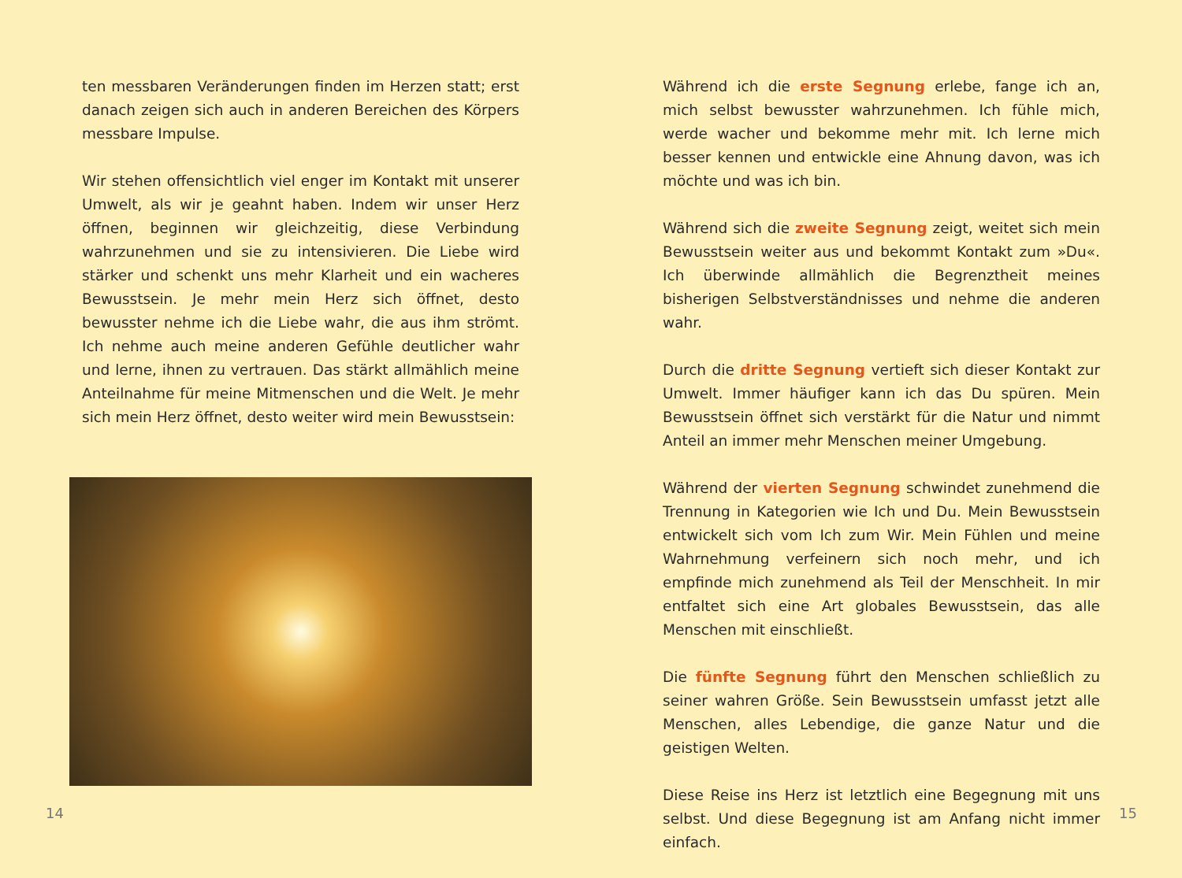ten messbaren Veränderungen finden im Herzen statt; erst danach zeigen sich auch in anderen Bereichen des Körpers messbare Impulse.
Wir stehen offensichtlich viel enger im Kontakt mit unserer Umwelt, als wir je geahnt haben. Indem wir unser Herz öffnen, beginnen wir gleichzeitig, diese Verbindung wahrzunehmen und sie zu intensivieren. Die Liebe wird stärker und schenkt uns mehr Klarheit und ein wacheres Bewusstsein. Je mehr mein Herz sich öffnet, desto bewusster nehme ich die Liebe wahr, die aus ihm strömt. Ich nehme auch meine anderen Gefühle deutlicher wahr und lerne, ihnen zu vertrauen. Das stärkt allmählich meine Anteilnahme für meine Mitmenschen und die Welt. Je mehr sich mein Herz öffnet, desto weiter wird mein Bewusstsein:
14
Während ich die erste Segnung erlebe, fange ich an, mich selbst bewusster wahrzunehmen. Ich fühle mich, werde wacher und bekomme mehr mit. Ich lerne mich besser kennen und entwickle eine Ahnung davon, was ich möchte und was ich bin.
Während sich die zweite Segnung zeigt, weitet sich mein Bewusstsein weiter aus und bekommt Kontakt zum »Du«. Ich überwinde allmählich die Begrenztheit meines bisherigen Selbstverständnisses und nehme die anderen wahr.
Durch die dritte Segnung vertieft sich dieser Kontakt zur Umwelt. Immer häufiger kann ich das Du spüren. Mein Bewusstsein öffnet sich verstärkt für die Natur und nimmt Anteil an immer mehr Menschen meiner Umgebung.
Während der vierten Segnung schwindet zunehmend die Trennung in Kategorien wie Ich und Du. Mein Bewusstsein entwickelt sich vom Ich zum Wir. Mein Fühlen und meine Wahrnehmung verfeinern sich noch mehr, und ich empfinde mich zunehmend als Teil der Menschheit. In mir entfaltet sich eine Art globales Bewusstsein, das alle Menschen mit einschließt.
Die fünfte Segnung führt den Menschen schließlich zu seiner wahren Größe. Sein Bewusstsein umfasst jetzt alle Menschen, alles Lebendige, die ganze Natur und die geistigen Welten.
Diese Reise ins Herz ist letztlich eine Begegnung mit uns selbst. Und diese Begegnung ist am Anfang nicht immer einfach.
15